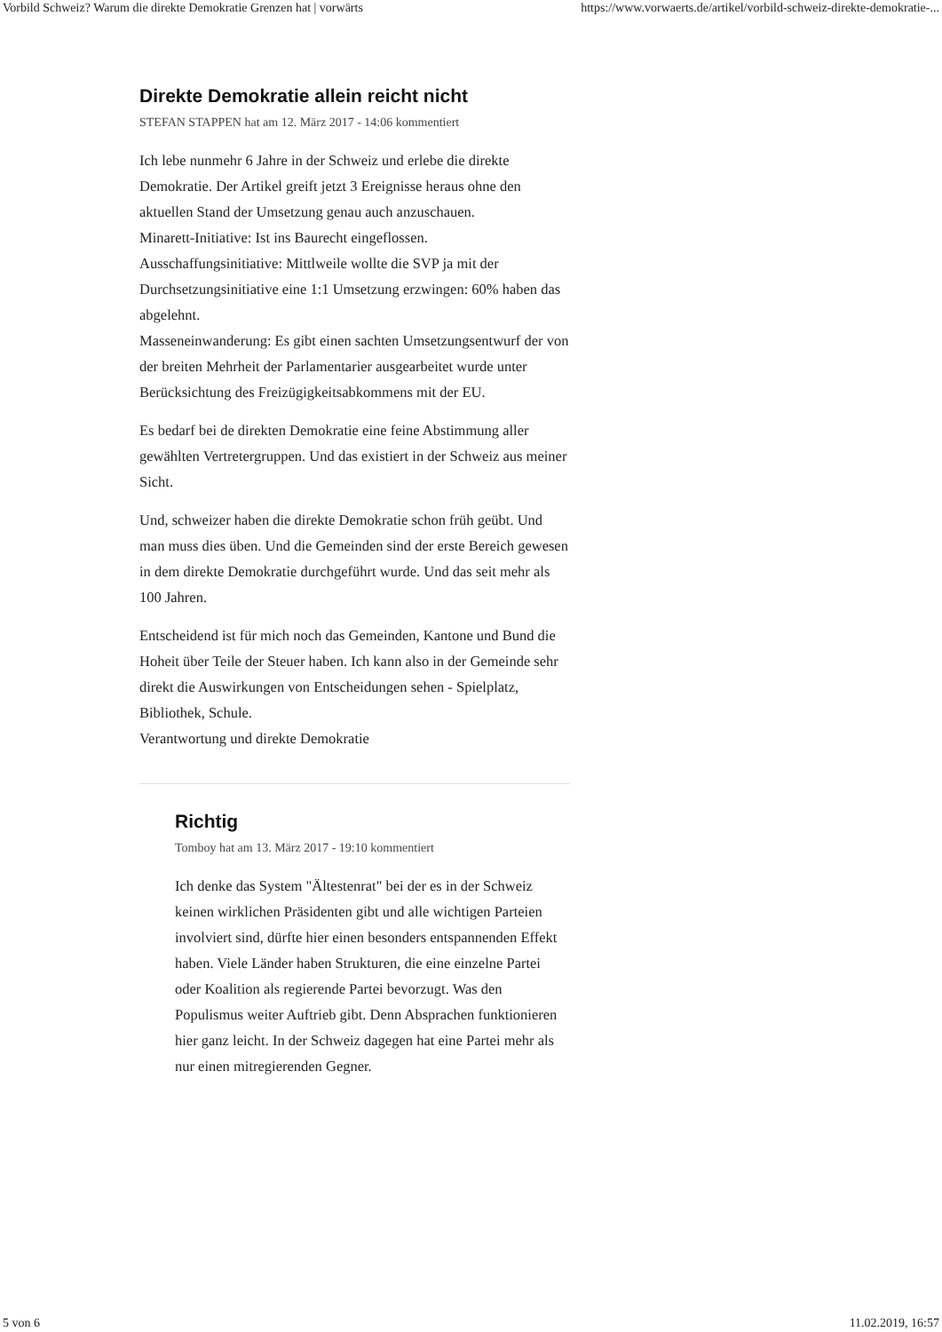Vorbild Schweiz? Warum die direkte Demokratie Grenzen hat | vorwärts https://www.vorwaerts.de/artikel/vorbild-schweiz-direkte-demokratie-...
Direkte Demokratie allein reicht nicht
STEFAN STAPPEN hat am 12. März 2017 - 14:06 kommentiert
Ich lebe nunmehr 6 Jahre in der Schweiz und erlebe die direkte Demokratie. Der Artikel greift jetzt 3 Ereignisse heraus ohne den aktuellen Stand der Umsetzung genau auch anzuschauen.
Minarett-Initiative: Ist ins Baurecht eingeflossen.
Ausschaffungsinitiative: Mittlweile wollte die SVP ja mit der Durchsetzungsinitiative eine 1:1 Umsetzung erzwingen: 60% haben das abgelehnt.
Masseneinwanderung: Es gibt einen sachten Umsetzungsentwurf der von der breiten Mehrheit der Parlamentarier ausgearbeitet wurde unter Berücksichtung des Freizügigkeitsabkommens mit der EU.
Es bedarf bei de direkten Demokratie eine feine Abstimmung aller gewählten Vertretergruppen. Und das existiert in der Schweiz aus meiner Sicht.
Und, schweizer haben die direkte Demokratie schon früh geübt. Und man muss dies üben. Und die Gemeinden sind der erste Bereich gewesen in dem direkte Demokratie durchgeführt wurde. Und das seit mehr als 100 Jahren.
Entscheidend ist für mich noch das Gemeinden, Kantone und Bund die Hoheit über Teile der Steuer haben. Ich kann also in der Gemeinde sehr direkt die Auswirkungen von Entscheidungen sehen - Spielplatz, Bibliothek, Schule.
Verantwortung und direkte Demokratie
Richtig
Tomboy hat am 13. März 2017 - 19:10 kommentiert
Ich denke das System "Ältestenrat" bei der es in der Schweiz keinen wirklichen Präsidenten gibt und alle wichtigen Parteien involviert sind, dürfte hier einen besonders entspannenden Effekt haben. Viele Länder haben Strukturen, die eine einzelne Partei oder Koalition als regierende Partei bevorzugt. Was den Populismus weiter Auftrieb gibt. Denn Absprachen funktionieren hier ganz leicht. In der Schweiz dagegen hat eine Partei mehr als nur einen mitregierenden Gegner.
5 von 6 11.02.2019, 16:57